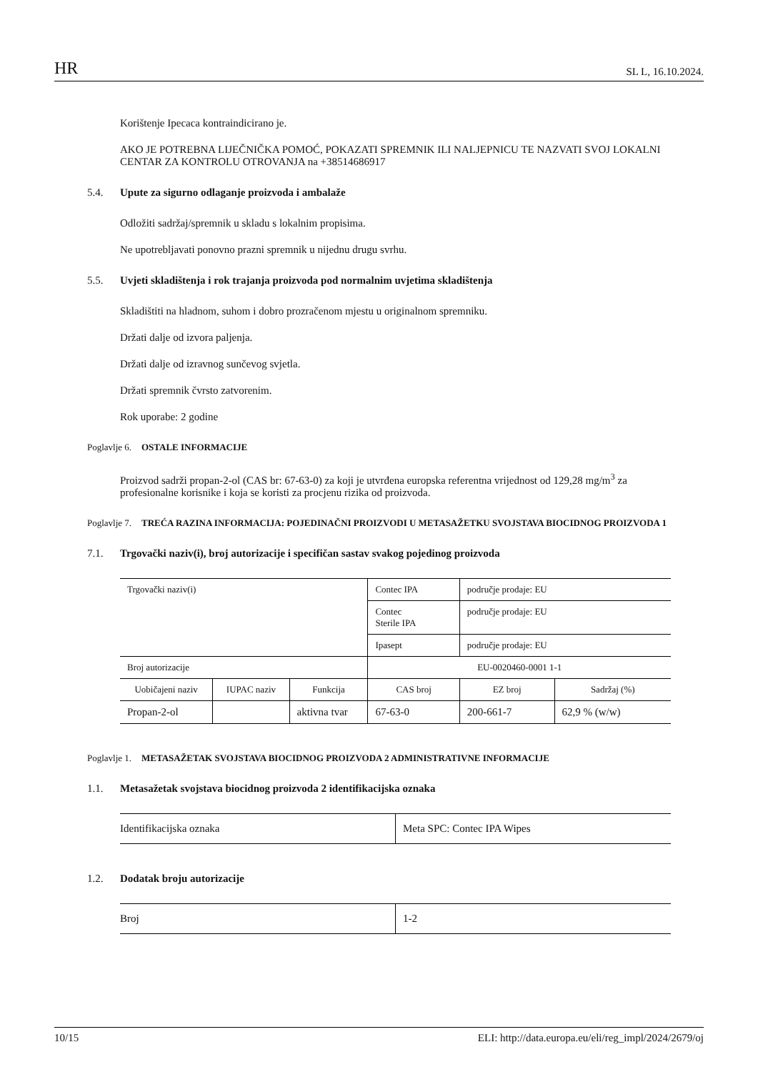HR SL L, 16.10.2024.
Korištenje Ipecaca kontraindicirano je.
AKO JE POTREBNA LIJEČNIČKA POMOĆ, POKAZATI SPREMNIK ILI NALJEPNICU TE NAZVATI SVOJ LOKALNI CENTAR ZA KONTROLU OTROVANJA na +38514686917
5.4. Upute za sigurno odlaganje proizvoda i ambalaže
Odložiti sadržaj/spremnik u skladu s lokalnim propisima.
Ne upotrebljavati ponovno prazni spremnik u nijednu drugu svrhu.
5.5. Uvjeti skladištenja i rok trajanja proizvoda pod normalnim uvjetima skladištenja
Skladištiti na hladnom, suhom i dobro prozračenom mjestu u originalnom spremniku.
Držati dalje od izvora paljenja.
Držati dalje od izravnog sunčevog svjetla.
Držati spremnik čvrsto zatvorenim.
Rok uporabe: 2 godine
Poglavlje 6. OSTALE INFORMACIJE
Proizvod sadrži propan-2-ol (CAS br: 67-63-0) za koji je utvrđena europska referentna vrijednost od 129,28 mg/m<sup>3</sup> za profesionalne korisnike i koja se koristi za procjenu rizika od proizvoda.
Poglavlje 7. TREĆA RAZINA INFORMACIJA: POJEDINAČNI PROIZVODI U METASAŽETKU SVOJSTAVA BIOCIDNOG PROIZVODA 1
7.1. Trgovački naziv(i), broj autorizacije i specifičan sastav svakog pojedinog proizvoda
| Trgovački naziv(i) | | | Contec IPA | područje prodaje: EU | |
| | | | Contec Sterile IPA | područje prodaje: EU | |
| | | | Ipasept | područje prodaje: EU | |
| Broj autorizacije | | | EU-0020460-0001 1-1 | | |
| Uobičajeni naziv | IUPAC naziv | Funkcija | CAS broj | EZ broj | Sadržaj (%) |
| Propan-2-ol | | aktivna tvar | 67-63-0 | 200-661-7 | 62,9 % (w/w) |
Poglavlje 1. METASAŽETAK SVOJSTAVA BIOCIDNOG PROIZVODA 2 ADMINISTRATIVNE INFORMACIJE
1.1. Metasažetak svojstava biocidnog proizvoda 2 identifikacijska oznaka
| Identifikacijska oznaka | Meta SPC: Contec IPA Wipes |
1.2. Dodatak broju autorizacije
| Broj | 1-2 |
10/15 ELI: http://data.europa.eu/eli/reg_impl/2024/2679/oj